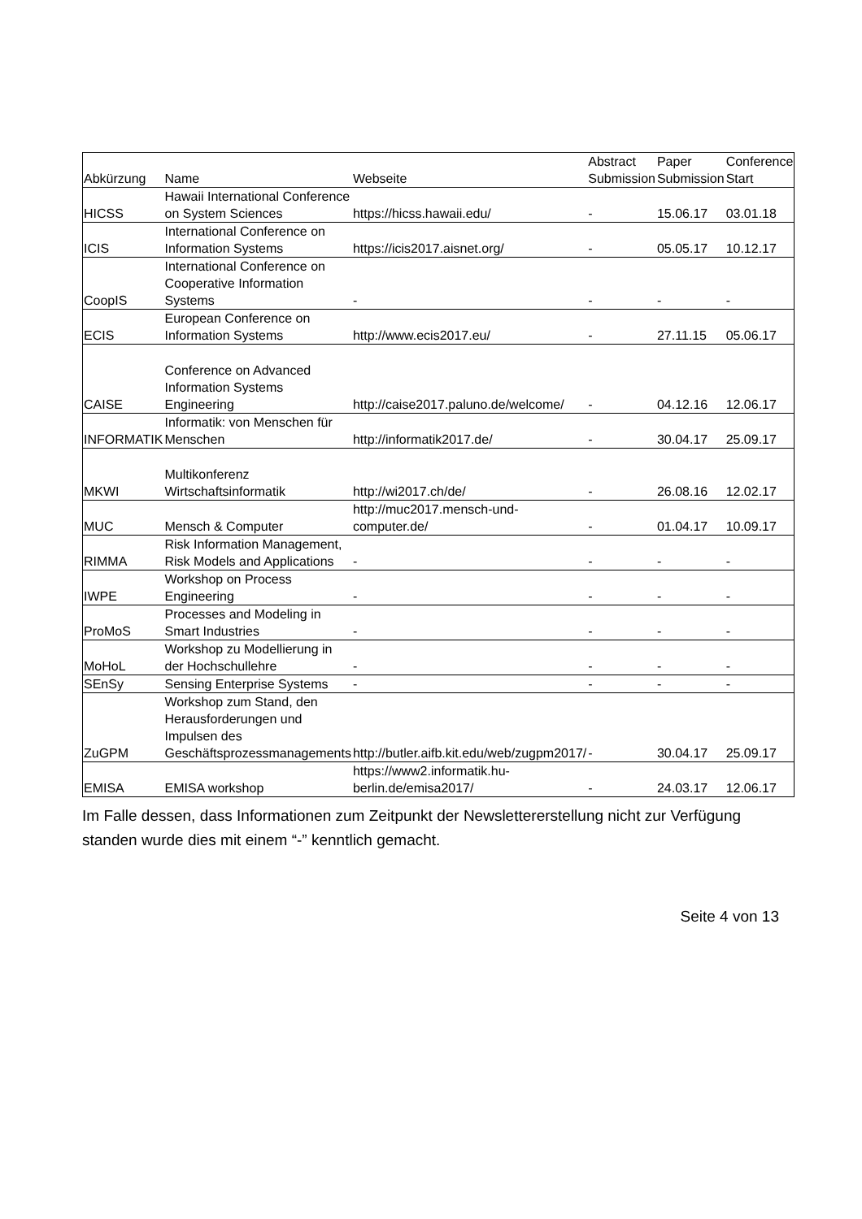| Abkürzung | Name | Webseite | Abstract Submission | Paper Submission | Conference Start |
| --- | --- | --- | --- | --- | --- |
| HICSS | Hawaii International Conference on System Sciences | https://hicss.hawaii.edu/ | - | 15.06.17 | 03.01.18 |
| ICIS | International Conference on Information Systems | https://icis2017.aisnet.org/ | - | 05.05.17 | 10.12.17 |
| CoopIS | International Conference on Cooperative Information Systems | - | - | - | - |
| ECIS | European Conference on Information Systems | http://www.ecis2017.eu/ | - | 27.11.15 | 05.06.17 |
| CAISE | Conference on Advanced Information Systems Engineering | http://caise2017.paluno.de/welcome/ | - | 04.12.16 | 12.06.17 |
| INFORMATIK | Informatik: von Menschen für Menschen | http://informatik2017.de/ | - | 30.04.17 | 25.09.17 |
| MKWI | Multikonferenz Wirtschaftsinformatik | http://wi2017.ch/de/ | - | 26.08.16 | 12.02.17 |
| MUC | Mensch & Computer | http://muc2017.mensch-und-computer.de/ | - | 01.04.17 | 10.09.17 |
| RIMMA | Risk Information Management, Risk Models and Applications | - | - | - | - |
| IWPE | Workshop on Process Engineering | - | - | - | - |
| ProMoS | Processes and Modeling in Smart Industries | - | - | - | - |
| MoHoL | Workshop zu Modellierung in der Hochschullehre | - | - | - | - |
| SEnSy | Sensing Enterprise Systems | - | - | - | - |
| ZuGPM | Workshop zum Stand, den Herausforderungen und Impulsen des Geschäftsprozessmanagements | http://butler.aifb.kit.edu/web/zugpm2017/ | - | 30.04.17 | 25.09.17 |
| EMISA | EMISA workshop | https://www2.informatik.hu-berlin.de/emisa2017/ | - | 24.03.17 | 12.06.17 |
Im Falle dessen, dass Informationen zum Zeitpunkt der Newslettererstellung nicht zur Verfügung standen wurde dies mit einem “-” kenntlich gemacht.
Seite 4 von 13